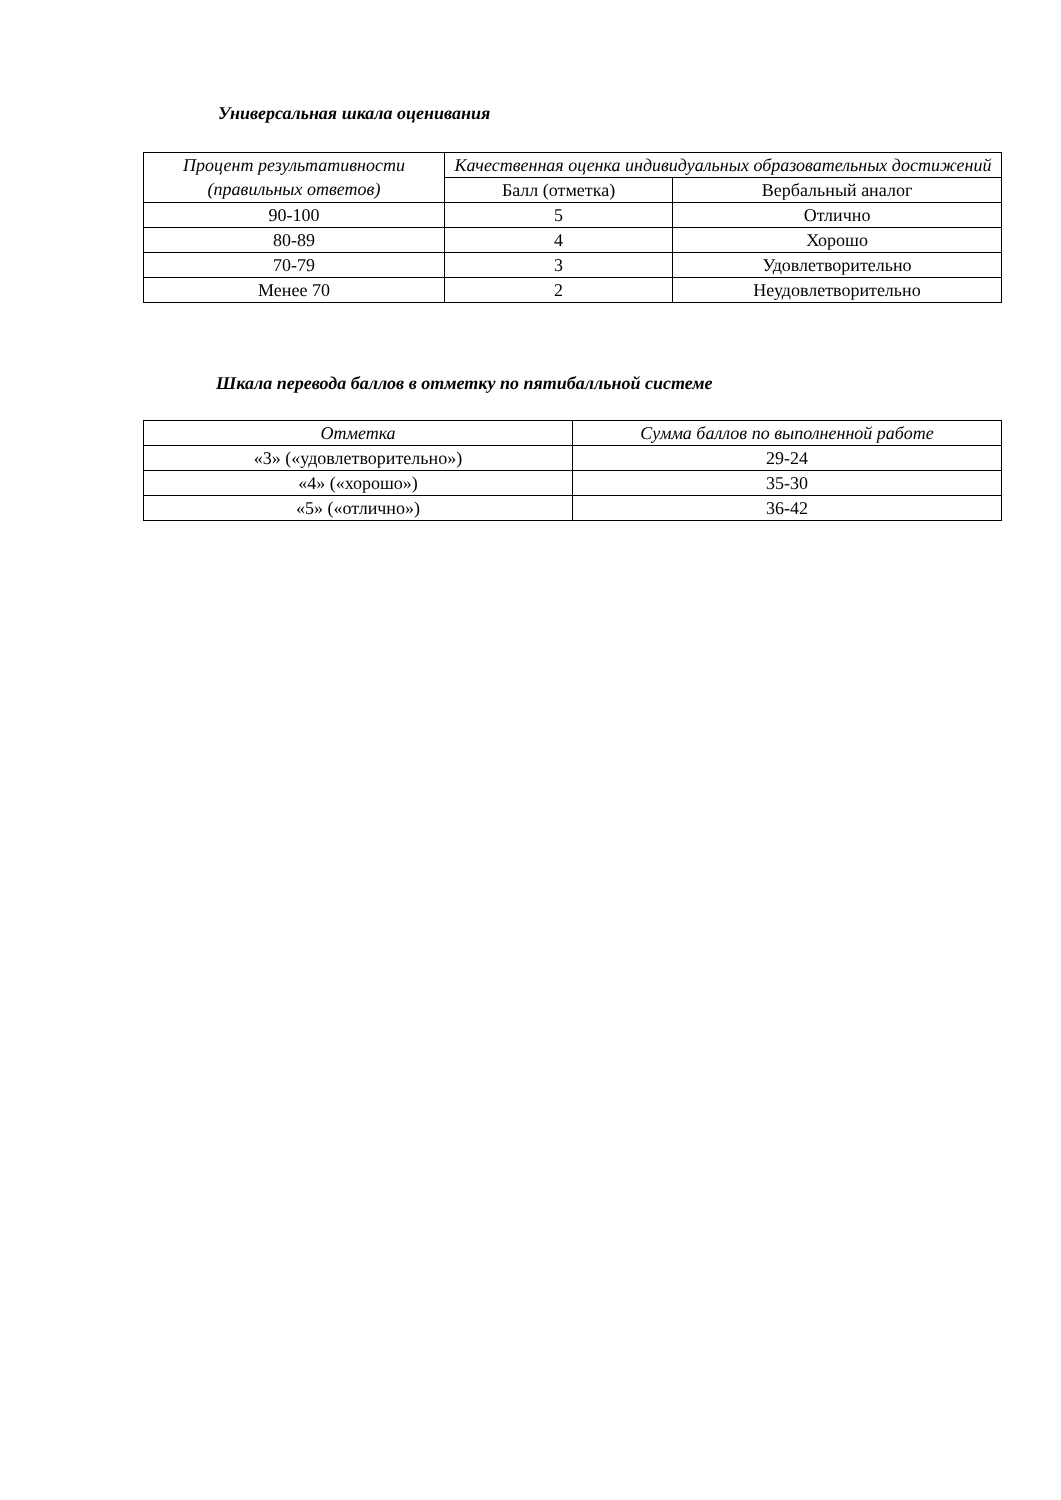Универсальная шкала оценивания
| Процент результативности (правильных ответов) | Качественная оценка индивидуальных образовательных достижений | |
| --- | --- | --- |
| | Балл (отметка) | Вербальный аналог |
| 90-100 | 5 | Отлично |
| 80-89 | 4 | Хорошо |
| 70-79 | 3 | Удовлетворительно |
| Менее 70 | 2 | Неудовлетворительно |
Шкала перевода баллов в отметку по пятибалльной системе
| Отметка | Сумма баллов по выполненной работе |
| --- | --- |
| «3» («удовлетворительно») | 29-24 |
| «4» («хорошо») | 35-30 |
| «5» («отлично») | 36-42 |